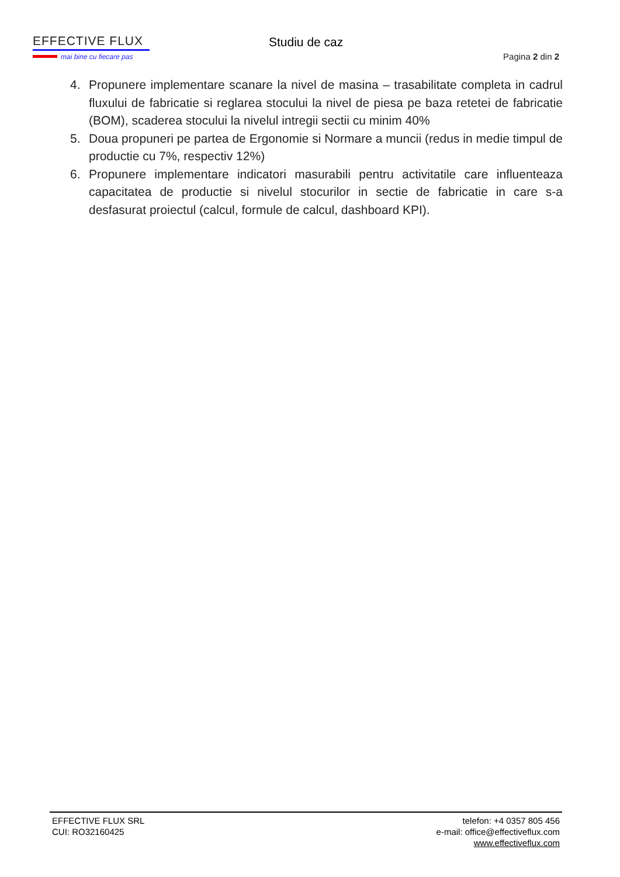EFFECTIVE FLUX
mai bine cu fiecare pas
Studiu de caz
Pagina 2 din 2
4. Propunere implementare scanare la nivel de masina – trasabilitate completa in cadrul fluxului de fabricatie si reglarea stocului la nivel de piesa pe baza retetei de fabricatie (BOM), scaderea stocului la nivelul intregii sectii cu minim 40%
5. Doua propuneri pe partea de Ergonomie si Normare a muncii (redus in medie timpul de productie cu 7%, respectiv 12%)
6. Propunere implementare indicatori masurabili pentru activitatile care influenteaza capacitatea de productie si nivelul stocurilor in sectie de fabricatie in care s-a desfasurat proiectul (calcul, formule de calcul, dashboard KPI).
EFFECTIVE FLUX SRL
CUI: RO32160425
telefon: +4 0357 805 456
e-mail: office@effectiveflux.com
www.effectiveflux.com